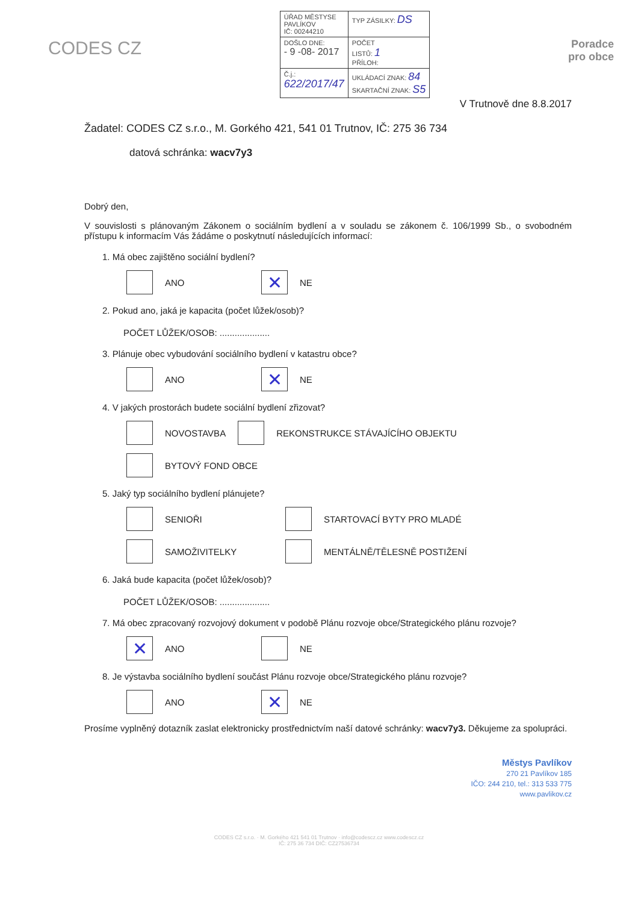CODES CZ
| ÚŘAD MĚSTYSE PAVLÍKOV IČ: 00244210 | TYP ZÁSILKY: DS | |
| DOŠLO DNE: - 9 -08- 2017 | | POČET LISTŮ: 1 PŘÍLOH: |
| Č.j.: 622/2017/47 | UKLÁDACÍ ZNAK: 84 SKARTAČNÍ ZNAK: S5 | |
Poradce
pro obce
V Trutnově dne 8.8.2017
Žadatel: CODES CZ s.r.o., M. Gorkého 421, 541 01 Trutnov, IČ: 275 36 734
datová schránka: wacv7y3
Dobrý den,
V souvislosti s plánovaným Zákonem o sociálním bydlení a v souladu se zákonem č. 106/1999 Sb., o svobodném přístupu k informacím Vás žádáme o poskytnutí následujících informací:
1. Má obec zajištěno sociální bydlení?
ANO ✕ NE
2. Pokud ano, jaká je kapacita (počet lůžek/osob)?
POČET LŮŽEK/OSOB: ....................
3. Plánuje obec vybudování sociálního bydlení v katastru obce?
ANO ✕ NE
4. V jakých prostorách budete sociální bydlení zřizovat?
NOVOSTAVBA REKONSTRUKCE STÁVAJÍCÍHO OBJEKTU
BYTOVÝ FOND OBCE
5. Jaký typ sociálního bydlení plánujete?
SENIOŘI STARTOVACÍ BYTY PRO MLADÉ
SAMOŽIVITELKY MENTÁLNĚ/TĚLESNĚ POSTIŽENÍ
6. Jaká bude kapacita (počet lůžek/osob)?
POČET LŮŽEK/OSOB: ....................
7. Má obec zpracovaný rozvojový dokument v podobě Plánu rozvoje obce/Strategického plánu rozvoje?
✕ ANO NE
8. Je výstavba sociálního bydlení součást Plánu rozvoje obce/Strategického plánu rozvoje?
ANO ✕ NE
Prosíme vyplněný dotazník zaslat elektronicky prostřednictvím naší datové schránky: wacv7y3. Děkujeme za spolupráci.
Městys Pavlíkov
270 21 Pavlíkov 185
IČO: 244 210, tel.: 313 533 775
www.pavlikov.cz
CODES CZ s.r.o. · M. Gorkého 421 541 01 Trutnov · info@codescz.cz www.codescz.cz
IČ: 275 36 734 DIČ: CZ27536734